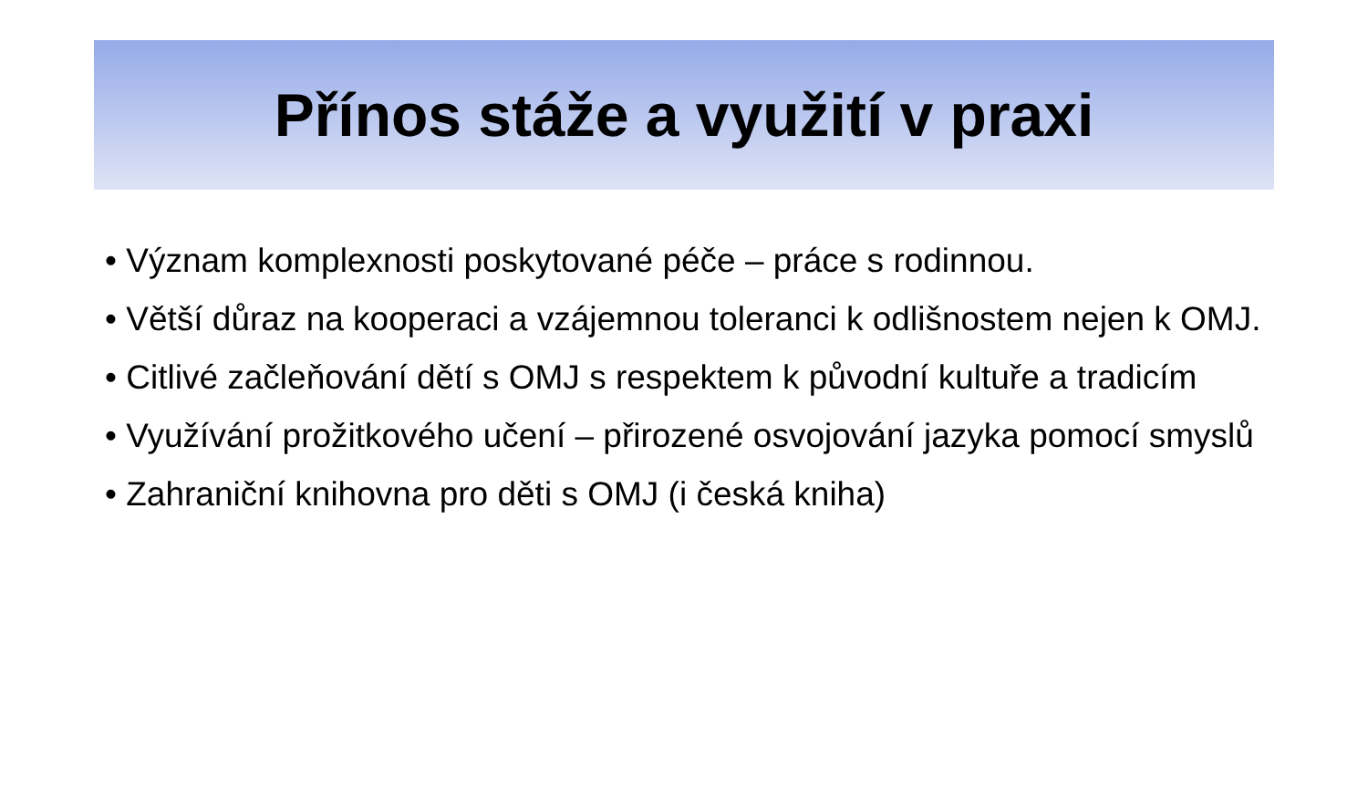Přínos stáže a využití v praxi
• Význam komplexnosti poskytované péče – práce s rodinnou.
• Větší důraz na kooperaci a vzájemnou toleranci k odlišnostem nejen k OMJ.
• Citlivé začleňování dětí s OMJ s respektem k původní kultuře a tradicím
• Využívání prožitkového učení – přirozené osvojování jazyka pomocí smyslů
• Zahraniční knihovna pro děti s OMJ (i česká kniha)